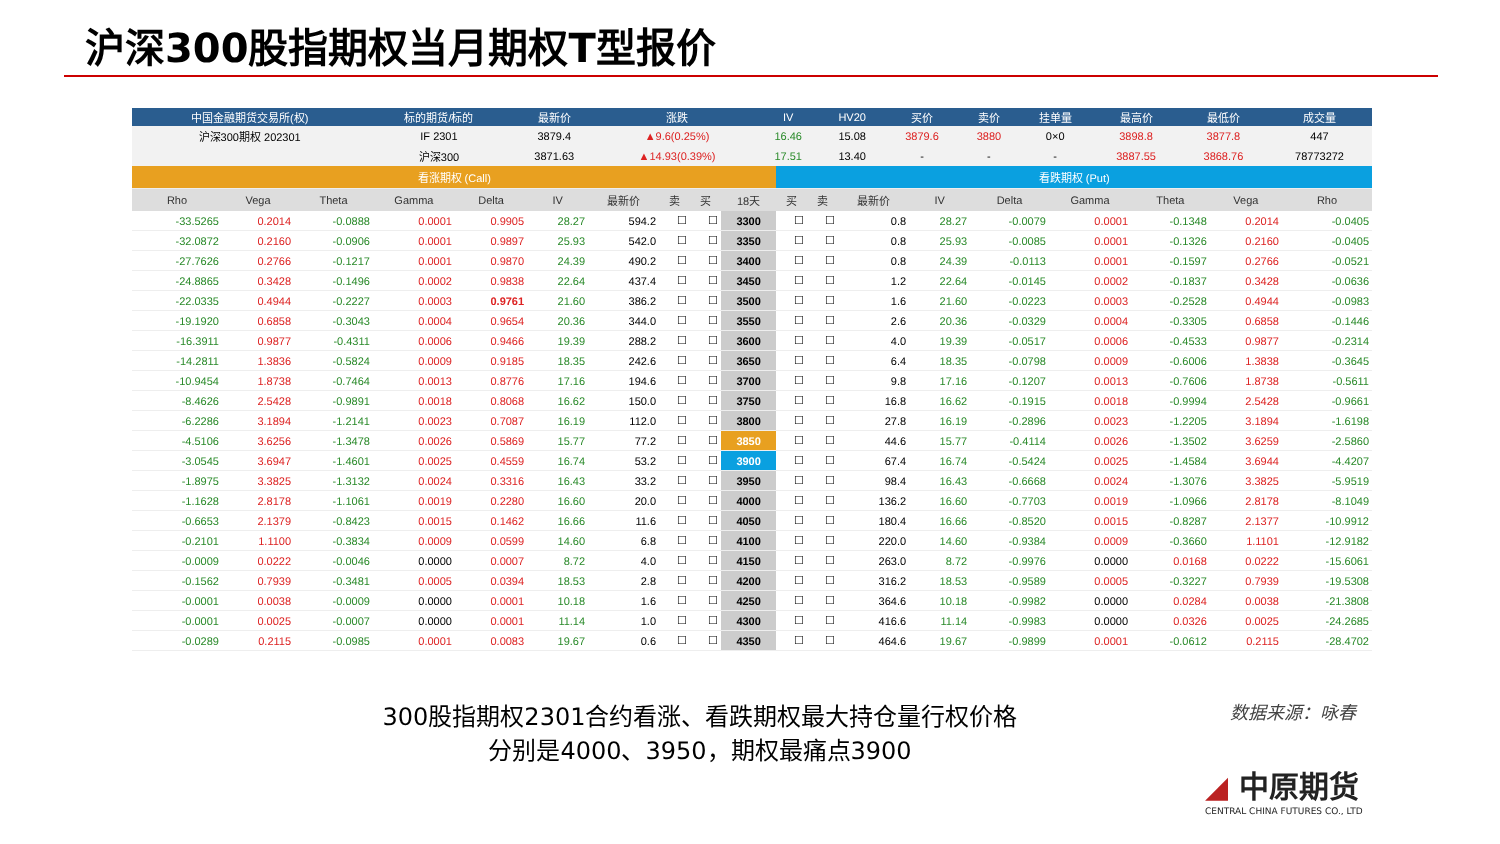沪深300股指期权当月期权T型报价
| 中国金融期货交易所(权) | 标的期货/标的 | 最新价 | 涨跌 | IV | HV20 | 买价 | 卖价 | 挂单量 | 最高价 | 最低价 | 成交量 |
| --- | --- | --- | --- | --- | --- | --- | --- | --- | --- | --- | --- |
| 沪深300期权 202301 | IF 2301 | 3879.4 | ▲9.6(0.25%) | 16.46 | 15.08 | 3879.6 | 3880 | 0×0 | 3898.8 | 3877.8 | 447 |
| | 沪深300 | 3871.63 | ▲14.93(0.39%) | 17.51 | 13.40 | - | - | - | 3887.55 | 3868.76 | 78773272 |
| 看涨期权 (Call) | | | | | | | | | | 看跌期权 (Put) | | | | | | | | |
| Rho | Vega | Theta | Gamma | Delta | IV | 最新价 | 卖 | 买 | 18天 | 买 | 卖 | 最新价 | IV | Delta | Gamma | Theta | Vega | Rho |
| -33.5265 | 0.2014 | -0.0888 | 0.0001 | 0.9905 | 28.27 | 594.2 | ☐ | ☐ | 3300 | ☐ | ☐ | 0.8 | 28.27 | -0.0079 | 0.0001 | -0.1348 | 0.2014 | -0.0405 |
| -32.0872 | 0.2160 | -0.0906 | 0.0001 | 0.9897 | 25.93 | 542.0 | ☐ | ☐ | 3350 | ☐ | ☐ | 0.8 | 25.93 | -0.0085 | 0.0001 | -0.1326 | 0.2160 | -0.0405 |
| -27.7626 | 0.2766 | -0.1217 | 0.0001 | 0.9870 | 24.39 | 490.2 | ☐ | ☐ | 3400 | ☐ | ☐ | 0.8 | 24.39 | -0.0113 | 0.0001 | -0.1597 | 0.2766 | -0.0521 |
| -24.8865 | 0.3428 | -0.1496 | 0.0002 | 0.9838 | 22.64 | 437.4 | ☐ | ☐ | 3450 | ☐ | ☐ | 1.2 | 22.64 | -0.0145 | 0.0002 | -0.1837 | 0.3428 | -0.0636 |
| -22.0335 | 0.4944 | -0.2227 | 0.0003 | 0.9761 | 21.60 | 386.2 | ☐ | ☐ | 3500 | ☐ | ☐ | 1.6 | 21.60 | -0.0223 | 0.0003 | -0.2528 | 0.4944 | -0.0983 |
| -19.1920 | 0.6858 | -0.3043 | 0.0004 | 0.9654 | 20.36 | 344.0 | ☐ | ☐ | 3550 | ☐ | ☐ | 2.6 | 20.36 | -0.0329 | 0.0004 | -0.3305 | 0.6858 | -0.1446 |
| -16.3911 | 0.9877 | -0.4311 | 0.0006 | 0.9466 | 19.39 | 288.2 | ☐ | ☐ | 3600 | ☐ | ☐ | 4.0 | 19.39 | -0.0517 | 0.0006 | -0.4533 | 0.9877 | -0.2314 |
| -14.2811 | 1.3836 | -0.5824 | 0.0009 | 0.9185 | 18.35 | 242.6 | ☐ | ☐ | 3650 | ☐ | ☐ | 6.4 | 18.35 | -0.0798 | 0.0009 | -0.6006 | 1.3838 | -0.3645 |
| -10.9454 | 1.8738 | -0.7464 | 0.0013 | 0.8776 | 17.16 | 194.6 | ☐ | ☐ | 3700 | ☐ | ☐ | 9.8 | 17.16 | -0.1207 | 0.0013 | -0.7606 | 1.8738 | -0.5611 |
| -8.4626 | 2.5428 | -0.9891 | 0.0018 | 0.8068 | 16.62 | 150.0 | ☐ | ☐ | 3750 | ☐ | ☐ | 16.8 | 16.62 | -0.1915 | 0.0018 | -0.9994 | 2.5428 | -0.9661 |
| -6.2286 | 3.1894 | -1.2141 | 0.0023 | 0.7087 | 16.19 | 112.0 | ☐ | ☐ | 3800 | ☐ | ☐ | 27.8 | 16.19 | -0.2896 | 0.0023 | -1.2205 | 3.1894 | -1.6198 |
| -4.5106 | 3.6256 | -1.3478 | 0.0026 | 0.5869 | 15.77 | 77.2 | ☐ | ☐ | 3850 | ☐ | ☐ | 44.6 | 15.77 | -0.4114 | 0.0026 | -1.3502 | 3.6259 | -2.5860 |
| -3.0545 | 3.6947 | -1.4601 | 0.0025 | 0.4559 | 16.74 | 53.2 | ☐ | ☐ | 3900 | ☐ | ☐ | 67.4 | 16.74 | -0.5424 | 0.0025 | -1.4584 | 3.6944 | -4.4207 |
| -1.8975 | 3.3825 | -1.3132 | 0.0024 | 0.3316 | 16.43 | 33.2 | ☐ | ☐ | 3950 | ☐ | ☐ | 98.4 | 16.43 | -0.6668 | 0.0024 | -1.3076 | 3.3825 | -5.9519 |
| -1.1628 | 2.8178 | -1.1061 | 0.0019 | 0.2280 | 16.60 | 20.0 | ☐ | ☐ | 4000 | ☐ | ☐ | 136.2 | 16.60 | -0.7703 | 0.0019 | -1.0966 | 2.8178 | -8.1049 |
| -0.6653 | 2.1379 | -0.8423 | 0.0015 | 0.1462 | 16.66 | 11.6 | ☐ | ☐ | 4050 | ☐ | ☐ | 180.4 | 16.66 | -0.8520 | 0.0015 | -0.8287 | 2.1377 | -10.9912 |
| -0.2101 | 1.1100 | -0.3834 | 0.0009 | 0.0599 | 14.60 | 6.8 | ☐ | ☐ | 4100 | ☐ | ☐ | 220.0 | 14.60 | -0.9384 | 0.0009 | -0.3660 | 1.1101 | -12.9182 |
| -0.0009 | 0.0222 | -0.0046 | 0.0000 | 0.0007 | 8.72 | 4.0 | ☐ | ☐ | 4150 | ☐ | ☐ | 263.0 | 8.72 | -0.9976 | 0.0000 | 0.0168 | 0.0222 | -15.6061 |
| -0.1562 | 0.7939 | -0.3481 | 0.0005 | 0.0394 | 18.53 | 2.8 | ☐ | ☐ | 4200 | ☐ | ☐ | 316.2 | 18.53 | -0.9589 | 0.0005 | -0.3227 | 0.7939 | -19.5308 |
| -0.0001 | 0.0038 | -0.0009 | 0.0000 | 0.0001 | 10.18 | 1.6 | ☐ | ☐ | 4250 | ☐ | ☐ | 364.6 | 10.18 | -0.9982 | 0.0000 | 0.0284 | 0.0038 | -21.3808 |
| -0.0001 | 0.0025 | -0.0007 | 0.0000 | 0.0001 | 11.14 | 1.0 | ☐ | ☐ | 4300 | ☐ | ☐ | 416.6 | 11.14 | -0.9983 | 0.0000 | 0.0326 | 0.0025 | -24.2685 |
| -0.0289 | 0.2115 | -0.0985 | 0.0001 | 0.0083 | 19.67 | 0.6 | ☐ | ☐ | 4350 | ☐ | ☐ | 464.6 | 19.67 | -0.9899 | 0.0001 | -0.0612 | 0.2115 | -28.4702 |
300股指期权2301合约看涨、看跌期权最大持仓量行权价格
分别是4000、3950，期权最痛点3900
数据来源：咏春
◢ 中原期货
CENTRAL CHINA FUTURES CO., LTD